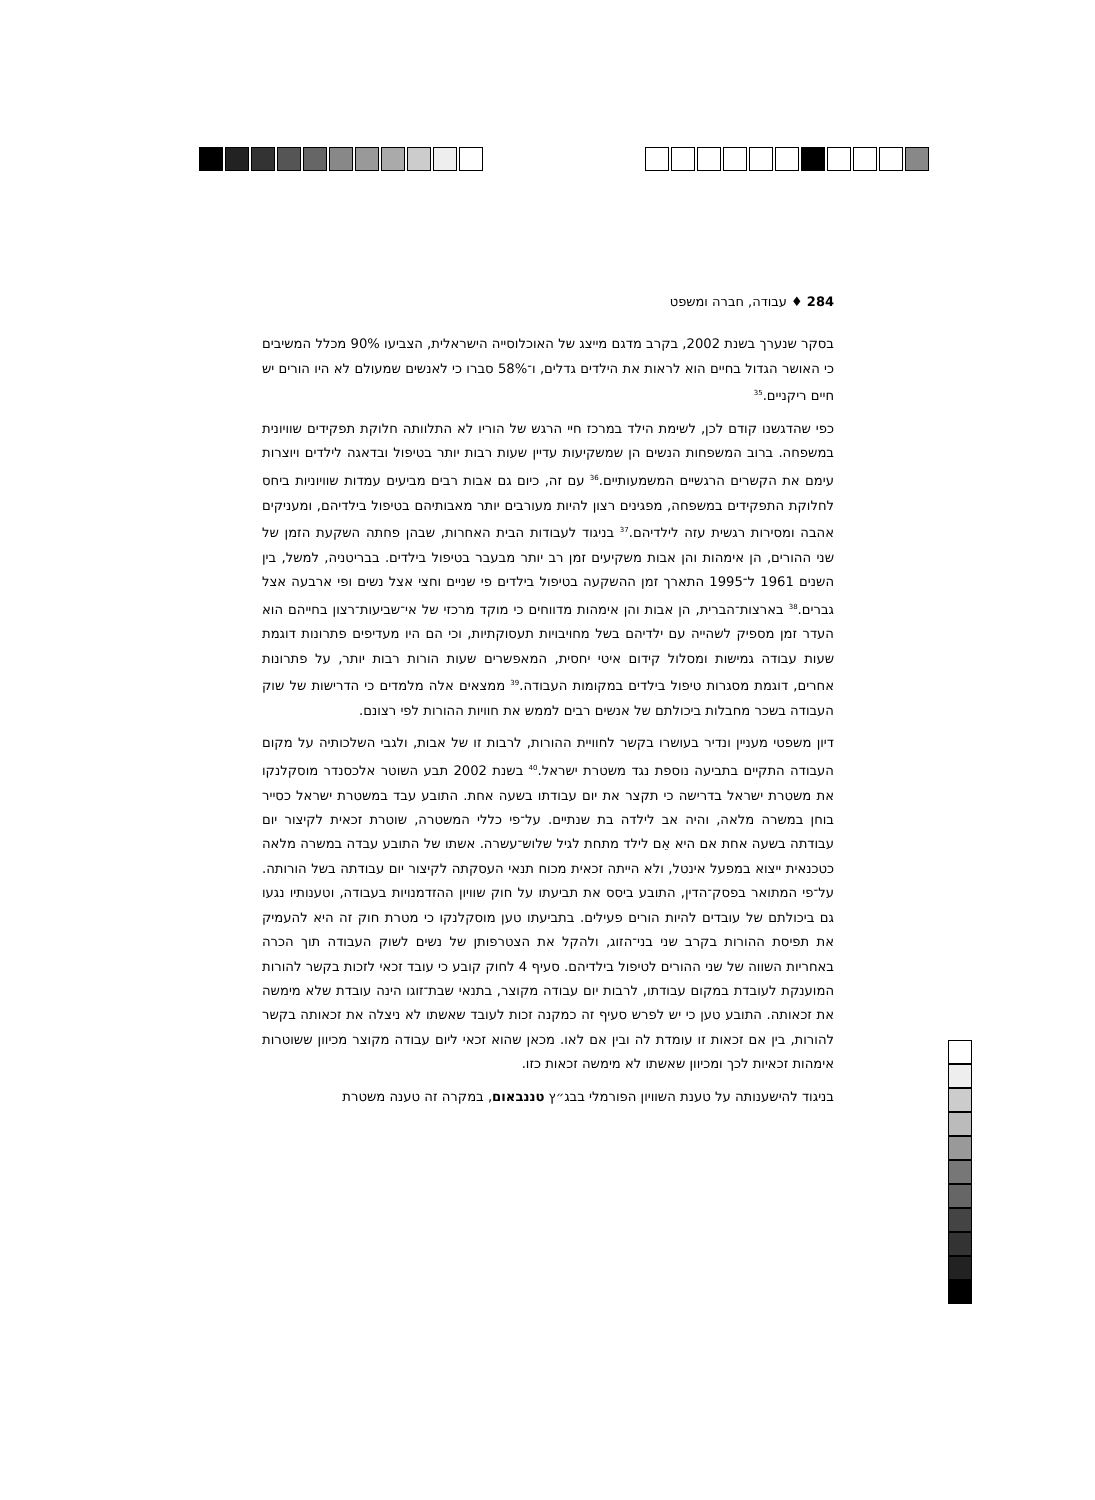284 ♦ עבודה, חברה ומשפט
בסקר שנערך בשנת 2002, בקרב מדגם מייצג של האוכלוסייה הישראלית, הצביעו 90% מכלל המשיבים כי האושר הגדול בחיים הוא לראות את הילדים גדלים, ו־58% סברו כי לאנשים שמעולם לא היו הורים יש חיים ריקניים.<sup>35</sup>
כפי שהדגשנו קודם לכן, לשימת הילד במרכז חיי הרגש של הוריו לא התלוותה חלוקת תפקידים שוויונית במשפחה. ברוב המשפחות הנשים הן שמשקיעות עדיין שעות רבות יותר בטיפול ובדאגה לילדים ויוצרות עימם את הקשרים הרגשיים המשמעותיים.<sup>36</sup> עם זה, כיום גם אבות רבים מביעים עמדות שוויוניות ביחס לחלוקת התפקידים במשפחה, מפגינים רצון להיות מעורבים יותר מאבותיהם בטיפול בילדיהם, ומעניקים אהבה ומסירות רגשית עזה לילדיהם.<sup>37</sup> בניגוד לעבודות הבית האחרות, שבהן פחתה השקעת הזמן של שני ההורים, הן אימהות והן אבות משקיעים זמן רב יותר מבעבר בטיפול בילדים. בבריטניה, למשל, בין השנים 1961 ל־1995 התארך זמן ההשקעה בטיפול בילדים פי שניים וחצי אצל נשים ופי ארבעה אצל גברים.<sup>38</sup> בארצות־הברית, הן אבות והן אימהות מדווחים כי מוקד מרכזי של אי־שביעות־רצון בחייהם הוא העדר זמן מספיק לשהייה עם ילדיהם בשל מחויבויות תעסוקתיות, וכי הם היו מעדיפים פתרונות דוגמת שעות עבודה גמישות ומסלול קידום איטי יחסית, המאפשרים שעות הורות רבות יותר, על פתרונות אחרים, דוגמת מסגרות טיפול בילדים במקומות העבודה.<sup>39</sup> ממצאים אלה מלמדים כי הדרישות של שוק העבודה בשכר מחבלות ביכולתם של אנשים רבים לממש את חוויות ההורות לפי רצונם.
דיון משפטי מעניין ונדיר בעושרו בקשר לחוויית ההורות, לרבות זו של אבות, ולגבי השלכותיה על מקום העבודה התקיים בתביעה נוספת נגד משטרת ישראל.<sup>40</sup> בשנת 2002 תבע השוטר אלכסנדר מוסקלנקו את משטרת ישראל בדרישה כי תקצר את יום עבודתו בשעה אחת. התובע עבד במשטרת ישראל כסייר בוחן במשרה מלאה, והיה אב לילדה בת שנתיים. על־פי כללי המשטרה, שוטרת זכאית לקיצור יום עבודתה בשעה אחת אם היא אֵם לילד מתחת לגיל שלוש־עשרה. אשתו של התובע עבדה במשרה מלאה כטכנאית ייצוא במפעל אינטל, ולא הייתה זכאית מכוח תנאי העסקתה לקיצור יום עבודתה בשל הורותה. על־פי המתואר בפסק־הדין, התובע ביסס את תביעתו על חוק שוויון ההזדמנויות בעבודה, וטענותיו נגעו גם ביכולתם של עובדים להיות הורים פעילים. בתביעתו טען מוסקלנקו כי מטרת חוק זה היא להעמיק את תפיסת ההורות בקרב שני בני־הזוג, ולהקל את הצטרפותן של נשים לשוק העבודה תוך הכרה באחריות השווה של שני ההורים לטיפול בילדיהם. סעיף 4 לחוק קובע כי עובד זכאי לזכות בקשר להורות המוענקת לעובדת במקום עבודתו, לרבות יום עבודה מקוצר, בתנאי שבת־זוגו הינה עובדת שלא מימשה את זכאותה. התובע טען כי יש לפרש סעיף זה כמקנה זכות לעובד שאשתו לא ניצלה את זכאותה בקשר להורות, בין אם זכאות זו עומדת לה ובין אם לאו. מכאן שהוא זכאי ליום עבודה מקוצר מכיוון ששוטרות אימהות זכאיות לכך ומכיוון שאשתו לא מימשה זכאות כזו.
בניגוד להישענותה על טענת השוויון הפורמלי בבג״ץ טננבאום, במקרה זה טענה משטרת